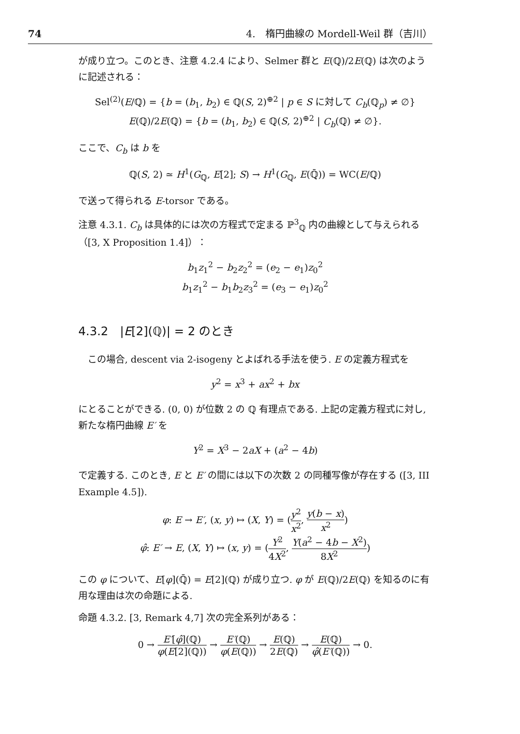74 4.　楕円曲線の Mordell-Weil 群（吉川）
が成り立つ。このとき、注意 4.2.4 により、Selmer 群と E(ℚ)/2E(ℚ) は次のように記述される：
Sel<sup>(2)</sup>(E/ℚ) = {b = (b<sub>1</sub>, b<sub>2</sub>) ∈ ℚ(S, 2)<sup>⊕2</sup> | p ∈ S に対して C<sub>b</sub>(ℚ<sub>p</sub>) ≠ ∅}
E(ℚ)/2E(ℚ) = {b = (b<sub>1</sub>, b<sub>2</sub>) ∈ ℚ(S, 2)<sup>⊕2</sup> | C<sub>b</sub>(ℚ) ≠ ∅}.
ここで、C<sub>b</sub> は b を
ℚ(S, 2) ≃ H<sup>1</sup>(G<sub>ℚ</sub>, E[2]; S) → H<sup>1</sup>(G<sub>ℚ</sub>, E(ℚ̄)) = WC(E/ℚ)
で送って得られる E-torsor である。
注意 4.3.1. C<sub>b</sub> は具体的には次の方程式で定まる ℙ<sup>3</sup><sub>ℚ</sub> 内の曲線として与えられる（[3, X Proposition 1.4]）：
b<sub>1</sub>z<sub>1</sub><sup>2</sup> − b<sub>2</sub>z<sub>2</sub><sup>2</sup> = (e<sub>2</sub> − e<sub>1</sub>)z<sub>0</sub><sup>2</sup>
b<sub>1</sub>z<sub>1</sub><sup>2</sup> − b<sub>1</sub>b<sub>2</sub>z<sub>3</sub><sup>2</sup> = (e<sub>3</sub> − e<sub>1</sub>)z<sub>0</sub><sup>2</sup>
4.3.2　|E[2](ℚ)| = 2 のとき
　この場合, descent via 2-isogeny とよばれる手法を使う. E の定義方程式を
y<sup>2</sup> = x<sup>3</sup> + ax<sup>2</sup> + bx
にとることができる. (0, 0) が位数 2 の ℚ 有理点である. 上記の定義方程式に対し, 新たな楕円曲線 E′ を
Y<sup>2</sup> = X<sup>3</sup> − 2aX + (a<sup>2</sup> − 4b)
で定義する. このとき, E と E′ の間には以下の次数 2 の同種写像が存在する ([3, III Example 4.5]).
φ: E → E′, (x, y) ↦ (X, Y) = (y<sup>2</sup> x<sup>2</sup>, y(b − x) x<sup>2</sup>)
φ̂: E′ → E, (X, Y) ↦ (x, y) = (Y<sup>2</sup> 4X<sup>2</sup>, Y(a<sup>2</sup> − 4b − X<sup>2</sup>) 8X<sup>2</sup>)
この φ について、E[φ](ℚ̄) = E[2](ℚ) が成り立つ. φ が E(ℚ)/2E(ℚ) を知るのに有用な理由は次の命題による.
命題 4.3.2. [3, Remark 4,7] 次の完全系列がある：
0 → E′[φ̂](ℚ) φ(E[2](ℚ)) → E′(ℚ) φ(E(ℚ)) → E(ℚ) 2E(ℚ) → E(ℚ) φ̂(E′(ℚ)) → 0.